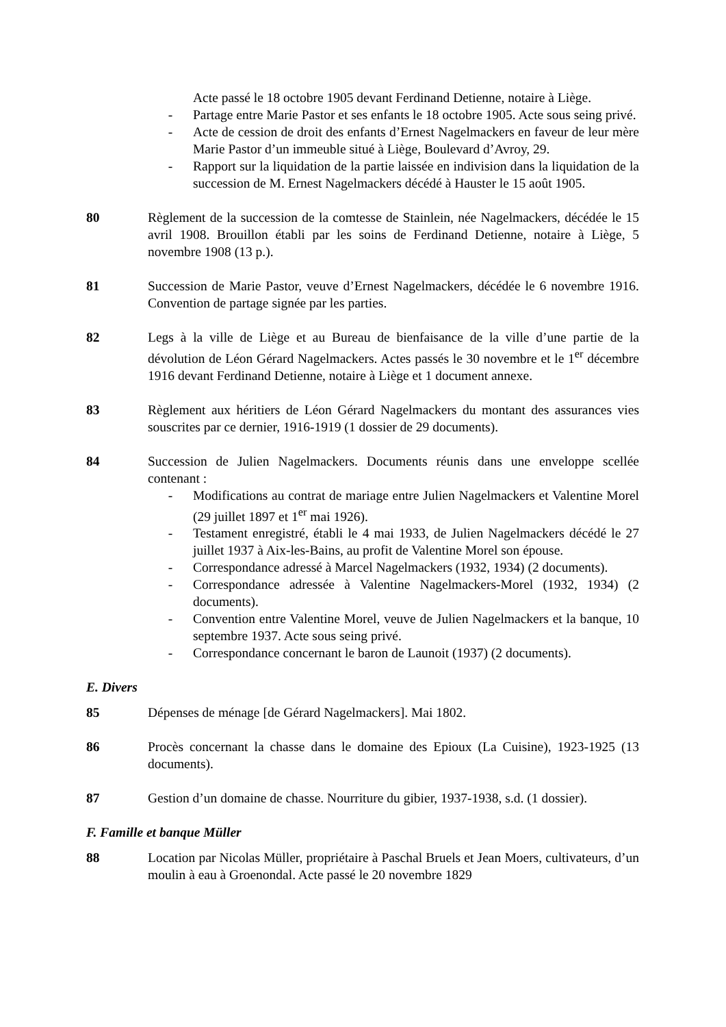Acte passé le 18 octobre 1905 devant Ferdinand Detienne, notaire à Liège.
- Partage entre Marie Pastor et ses enfants le 18 octobre 1905. Acte sous seing privé.
- Acte de cession de droit des enfants d’Ernest Nagelmackers en faveur de leur mère Marie Pastor d’un immeuble situé à Liège, Boulevard d’Avroy, 29.
- Rapport sur la liquidation de la partie laissée en indivision dans la liquidation de la succession de M. Ernest Nagelmackers décédé à Hauster le 15 août 1905.
80 Règlement de la succession de la comtesse de Stainlein, née Nagelmackers, décédée le 15 avril 1908. Brouillon établi par les soins de Ferdinand Detienne, notaire à Liège, 5 novembre 1908 (13 p.).
81 Succession de Marie Pastor, veuve d’Ernest Nagelmackers, décédée le 6 novembre 1916. Convention de partage signée par les parties.
82 Legs à la ville de Liège et au Bureau de bienfaisance de la ville d’une partie de la dévolution de Léon Gérard Nagelmackers. Actes passés le 30 novembre et le 1<sup>er</sup> décembre 1916 devant Ferdinand Detienne, notaire à Liège et 1 document annexe.
83 Règlement aux héritiers de Léon Gérard Nagelmackers du montant des assurances vies souscrites par ce dernier, 1916-1919 (1 dossier de 29 documents).
84 Succession de Julien Nagelmackers. Documents réunis dans une enveloppe scellée contenant :
- Modifications au contrat de mariage entre Julien Nagelmackers et Valentine Morel (29 juillet 1897 et 1<sup>er</sup> mai 1926).
- Testament enregistré, établi le 4 mai 1933, de Julien Nagelmackers décédé le 27 juillet 1937 à Aix-les-Bains, au profit de Valentine Morel son épouse.
- Correspondance adressé à Marcel Nagelmackers (1932, 1934) (2 documents).
- Correspondance adressée à Valentine Nagelmackers-Morel (1932, 1934) (2 documents).
- Convention entre Valentine Morel, veuve de Julien Nagelmackers et la banque, 10 septembre 1937. Acte sous seing privé.
- Correspondance concernant le baron de Launoit (1937) (2 documents).
E. Divers
85 Dépenses de ménage [de Gérard Nagelmackers]. Mai 1802.
86 Procès concernant la chasse dans le domaine des Epioux (La Cuisine), 1923-1925 (13 documents).
87 Gestion d’un domaine de chasse. Nourriture du gibier, 1937-1938, s.d. (1 dossier).
F. Famille et banque Müller
88 Location par Nicolas Müller, propriétaire à Paschal Bruels et Jean Moers, cultivateurs, d’un moulin à eau à Groenondal. Acte passé le 20 novembre 1829